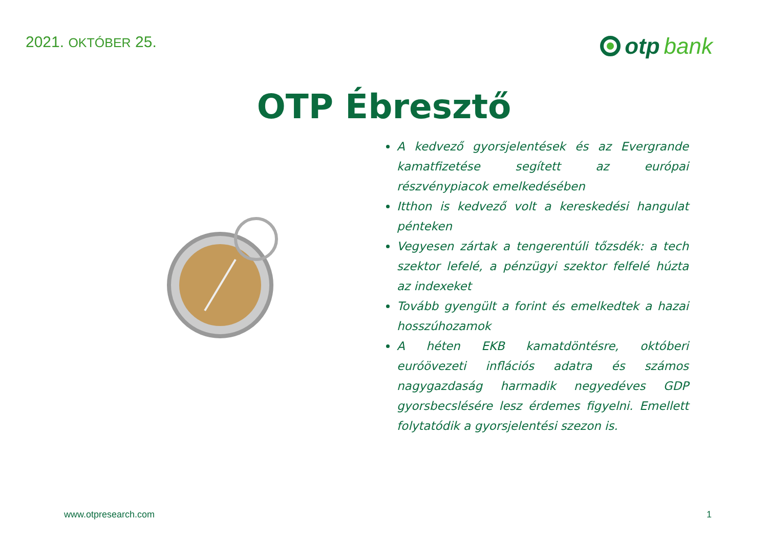2021. OKTÓBER 25.
otp bank
OTP Ébresztő
A kedvező gyorsjelentések és az Evergrande kamatfizetése segített az európai részvénypiacok emelkedésében
Itthon is kedvező volt a kereskedési hangulat pénteken
Vegyesen zártak a tengerentúli tőzsdék: a tech szektor lefelé, a pénzügyi szektor felfelé húzta az indexeket
Tovább gyengült a forint és emelkedtek a hazai hosszúhozamok
A héten EKB kamatdöntésre, októberi euróövezeti inflációs adatra és számos nagygazdaság harmadik negyedéves GDP gyorsbecslésére lesz érdemes figyelni. Emellett folytatódik a gyorsjelentési szezon is.
www.otpresearch.com 1